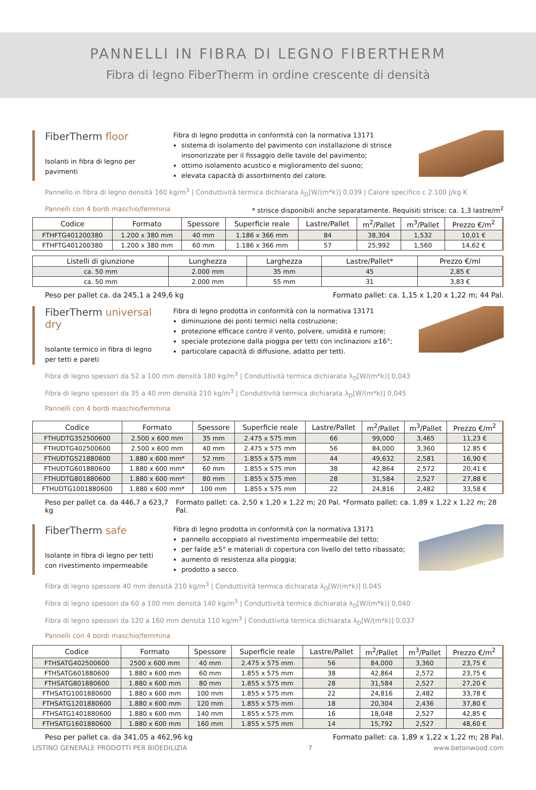PANNELLI IN FIBRA DI LEGNO FIBERTHERM
Fibra di legno FiberTherm in ordine crescente di densità
FiberTherm floor
Isolanti in fibra di legno per pavimenti
Fibra di legno prodotta in conformità con la normativa 13171
sistema di isolamento del pavimento con installazione di strisce insonorizzate per il fissaggio delle tavole del pavimento;
ottimo isolamento acustico e miglioramento del suono;
elevata capacità di assorbimento del calore.
Pannello in fibra di legno densità 160 kg/m<sup>3</sup> | Conduttività termica dichiarata λ<sub>D</sub>[W/(m*k)] 0,039 | Calore specifico c 2.100 J/kg K
Pannelli con 4 bordi maschio/femmina * strisce disponibili anche separatamente. Requisiti strisce: ca. 1,3 lastre/m<sup>2</sup>
| Codice | Formato | Spessore | Superficie reale | Lastre/Pallet | m<sup>2</sup>/Pallet | m<sup>3</sup>/Pallet | Prezzo €/m<sup>2</sup> |
| --- | --- | --- | --- | --- | --- | --- | --- |
| FTHFTG401200380 | 1.200 x 380 mm | 40 mm | 1.186 x 366 mm | 84 | 38,304 | 1,532 | 10,01 € |
| FTHFTG401200380 | 1.200 x 380 mm | 60 mm | 1.186 x 366 mm | 57 | 25,992 | 1,560 | 14,62 € |
| Listelli di giunzione | Lunghezza | Larghezza | Lastre/Pallet* | Prezzo €/ml |
| --- | --- | --- | --- | --- |
| ca. 50 mm | 2.000 mm | 35 mm | 45 | 2,85 € |
| ca. 50 mm | 2.000 mm | 55 mm | 31 | 3,83 € |
Peso per pallet ca. da 245,1 a 249,6 kg Formato pallet: ca. 1,15 x 1,20 x 1,22 m; 44 Pal.
FiberTherm universal dry
Isolante termico in fibra di legno per tetti e pareti
Fibra di legno prodotta in conformità con la normativa 13171
diminuzione dei ponti termici nella costruzione;
protezione efficace contro il vento, polvere, umidità e rumore;
speciale protezione dalla pioggia per tetti con inclinazioni ≥16°;
particolare capacità di diffusione, adatto per tetti.
Fibra di legno spessori da 52 a 100 mm densità 180 kg/m<sup>3</sup> | Conduttività termica dichiarata λ<sub>D</sub>[W/(m*k)] 0,043
Fibra di legno spessori da 35 a 40 mm densità 210 kg/m<sup>3</sup> | Conduttività termica dichiarata λ<sub>D</sub>[W/(m*k)] 0,045
Pannelli con 4 bordi maschio/femmina
| Codice | Formato | Spessore | Superficie reale | Lastre/Pallet | m<sup>2</sup>/Pallet | m<sup>3</sup>/Pallet | Prezzo €/m<sup>2</sup> |
| --- | --- | --- | --- | --- | --- | --- | --- |
| FTHUDTG352500600 | 2.500 x 600 mm | 35 mm | 2.475 x 575 mm | 66 | 99,000 | 3,465 | 11,23 € |
| FTHUDTG402500600 | 2.500 x 600 mm | 40 mm | 2.475 x 575 mm | 56 | 84,000 | 3,360 | 12.85 € |
| FTHUDTG521880600 | 1.880 x 600 mm* | 52 mm | 1.855 x 575 mm | 44 | 49,632 | 2,581 | 16,90 € |
| FTHUDTG601880600 | 1.880 x 600 mm* | 60 mm | 1.855 x 575 mm | 38 | 42,864 | 2,572 | 20,41 € |
| FTHUDTG801880600 | 1.880 x 600 mm* | 80 mm | 1.855 x 575 mm | 28 | 31,584 | 2,527 | 27,88 € |
| FTHUDTG1001880600 | 1.880 x 600 mm* | 100 mm | 1.855 x 575 mm | 22 | 24,816 | 2,482 | 33,58 € |
Peso per pallet ca. da 446,7 a 623,7 kg Formato pallet: ca. 2,50 x 1,20 x 1,22 m; 20 Pal. *Formato pallet: ca. 1,89 x 1,22 x 1,22 m; 28 Pal.
FiberTherm safe
Isolante in fibra di legno per tetti con rivestimento impermeabile
Fibra di legno prodotta in conformità con la normativa 13171
pannello accoppiato al rivestimento impermeabile del tetto;
per falde ≥5° e materiali di copertura con livello del tetto ribassato;
aumento di resistenza alla pioggia;
prodotto a secco.
Fibra di legno spessore 40 mm densità 210 kg/m<sup>3</sup> | Conduttività termica dichiarata λ<sub>D</sub>[W/(m*k)] 0,045
Fibra di legno spessori da 60 a 100 mm densità 140 kg/m<sup>3</sup> | Conduttività termica dichiarata λ<sub>D</sub>[W/(m*k)] 0,040
Fibra di legno spessori da 120 a 160 mm densità 110 kg/m<sup>3</sup> | Conduttività termica dichiarata λ<sub>D</sub>[W/(m*k)] 0,037
Pannelli con 4 bordi maschio/femmina
| Codice | Formato | Spessore | Superficie reale | Lastre/Pallet | m<sup>2</sup>/Pallet | m<sup>3</sup>/Pallet | Prezzo €/m<sup>2</sup> |
| --- | --- | --- | --- | --- | --- | --- | --- |
| FTHSATG402500600 | 2500 x 600 mm | 40 mm | 2.475 x 575 mm | 56 | 84,000 | 3,360 | 23,75 € |
| FTHSATG601880600 | 1.880 x 600 mm | 60 mm | 1.855 x 575 mm | 38 | 42,864 | 2,572 | 23,75 € |
| FTHSATG801880600 | 1.880 x 600 mm | 80 mm | 1.855 x 575 mm | 28 | 31,584 | 2,527 | 27,20 € |
| FTHSATG1001880600 | 1.880 x 600 mm | 100 mm | 1.855 x 575 mm | 22 | 24,816 | 2,482 | 33,78 € |
| FTHSATG1201880600 | 1.880 x 600 mm | 120 mm | 1.855 x 575 mm | 18 | 20,304 | 2,436 | 37,80 € |
| FTHSATG1401880600 | 1.880 x 600 mm | 140 mm | 1.855 x 575 mm | 16 | 18,048 | 2,527 | 42,85 € |
| FTHSATG1601880600 | 1.880 x 600 mm | 160 mm | 1.855 x 575 mm | 14 | 15,792 | 2,527 | 48,60 € |
Peso per pallet ca. da 341,05 a 462,96 kg Formato pallet: ca. 1,89 x 1,22 x 1,22 m; 28 Pal.
LISTINO GENERALE PRODOTTI PER BIOEDILIZIA 7 www.betonwood.com